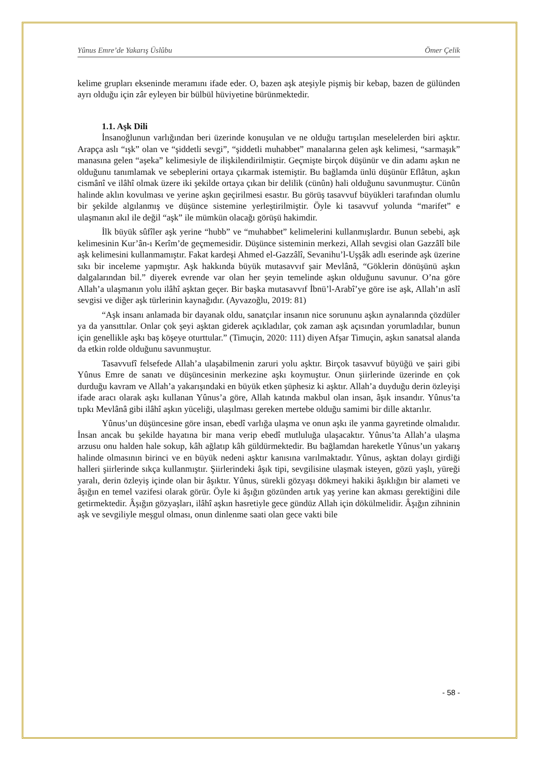Yûnus Emre’de Yakarış Üslûbu Ömer Çelik
kelime grupları ekseninde meramını ifade eder. O, bazen aşk ateşiyle pişmiş bir kebap, bazen de gülünden ayrı olduğu için zâr eyleyen bir bülbül hüviyetine bürünmektedir.
1.1. Aşk Dili
İnsanoğlunun varlığından beri üzerinde konuşulan ve ne olduğu tartışılan meselelerden biri aşktır. Arapça aslı “ışk” olan ve “şiddetli sevgi”, “şiddetli muhabbet” manalarına gelen aşk kelimesi, “sarmaşık” manasına gelen “aşeka” kelimesiyle de ilişkilendirilmiştir. Geçmişte birçok düşünür ve din adamı aşkın ne olduğunu tanımlamak ve sebeplerini ortaya çıkarmak istemiştir. Bu bağlamda ünlü düşünür Eflâtun, aşkın cismânî ve ilâhî olmak üzere iki şekilde ortaya çıkan bir delilik (cünûn) hali olduğunu savunmuştur. Cünûn halinde aklın kovulması ve yerine aşkın geçirilmesi esastır. Bu görüş tasavvuf büyükleri tarafından olumlu bir şekilde algılanmış ve düşünce sistemine yerleştirilmiştir. Öyle ki tasavvuf yolunda “marifet” e ulaşmanın akıl ile değil “aşk” ile mümkün olacağı görüşü hakimdir.
İlk büyük sûfîler aşk yerine “hubb” ve “muhabbet” kelimelerini kullanmışlardır. Bunun sebebi, aşk kelimesinin Kur’ân-ı Kerîm’de geçmemesidir. Düşünce sisteminin merkezi, Allah sevgisi olan Gazzâlî bile aşk kelimesini kullanmamıştır. Fakat kardeşi Ahmed el-Gazzâlî, Sevanihu’l-Uşşâk adlı eserinde aşk üzerine sıkı bir inceleme yapmıştır. Aşk hakkında büyük mutasavvıf şair Mevlânâ, “Göklerin dönüşünü aşkın dalgalarından bil.” diyerek evrende var olan her şeyin temelinde aşkın olduğunu savunur. O’na göre Allah’a ulaşmanın yolu ilâhî aşktan geçer. Bir başka mutasavvıf İbnü’l-Arabî’ye göre ise aşk, Allah’ın aslî sevgisi ve diğer aşk türlerinin kaynağıdır. (Ayvazoğlu, 2019: 81)
“Aşk insanı anlamada bir dayanak oldu, sanatçılar insanın nice sorununu aşkın aynalarında çözdüler ya da yansıttılar. Onlar çok şeyi aşktan giderek açıkladılar, çok zaman aşk açısından yorumladılar, bunun için genellikle aşkı baş köşeye oturttular.” (Timuçin, 2020: 111) diyen Afşar Timuçin, aşkın sanatsal alanda da etkin rolde olduğunu savunmuştur.
Tasavvufî felsefede Allah’a ulaşabilmenin zaruri yolu aşktır. Birçok tasavvuf büyüğü ve şairi gibi Yûnus Emre de sanatı ve düşüncesinin merkezine aşkı koymuştur. Onun şiirlerinde üzerinde en çok durduğu kavram ve Allah’a yakarışındaki en büyük etken şüphesiz ki aşktır. Allah’a duyduğu derin özleyişi ifade aracı olarak aşkı kullanan Yûnus’a göre, Allah katında makbul olan insan, âşık insandır. Yûnus’ta tıpkı Mevlânâ gibi ilâhî aşkın yüceliği, ulaşılması gereken mertebe olduğu samimi bir dille aktarılır.
Yûnus’un düşüncesine göre insan, ebedî varlığa ulaşma ve onun aşkı ile yanma gayretinde olmalıdır. İnsan ancak bu şekilde hayatına bir mana verip ebedî mutluluğa ulaşacaktır. Yûnus’ta Allah’a ulaşma arzusu onu halden hale sokup, kâh ağlatıp kâh güldürmektedir. Bu bağlamdan hareketle Yûnus’un yakarış halinde olmasının birinci ve en büyük nedeni aşktır kanısına varılmaktadır. Yûnus, aşktan dolayı girdiği halleri şiirlerinde sıkça kullanmıştır. Şiirlerindeki âşık tipi, sevgilisine ulaşmak isteyen, gözü yaşlı, yüreği yaralı, derin özleyiş içinde olan bir âşıktır. Yûnus, sürekli gözyaşı dökmeyi hakiki âşıklığın bir alameti ve âşığın en temel vazifesi olarak görür. Öyle ki âşığın gözünden artık yaş yerine kan akması gerektiğini dile getirmektedir. Âşığın gözyaşları, ilâhî aşkın hasretiyle gece gündüz Allah için dökülmelidir. Âşığın zihninin aşk ve sevgiliyle meşgul olması, onun dinlenme saati olan gece vakti bile
- 58 -